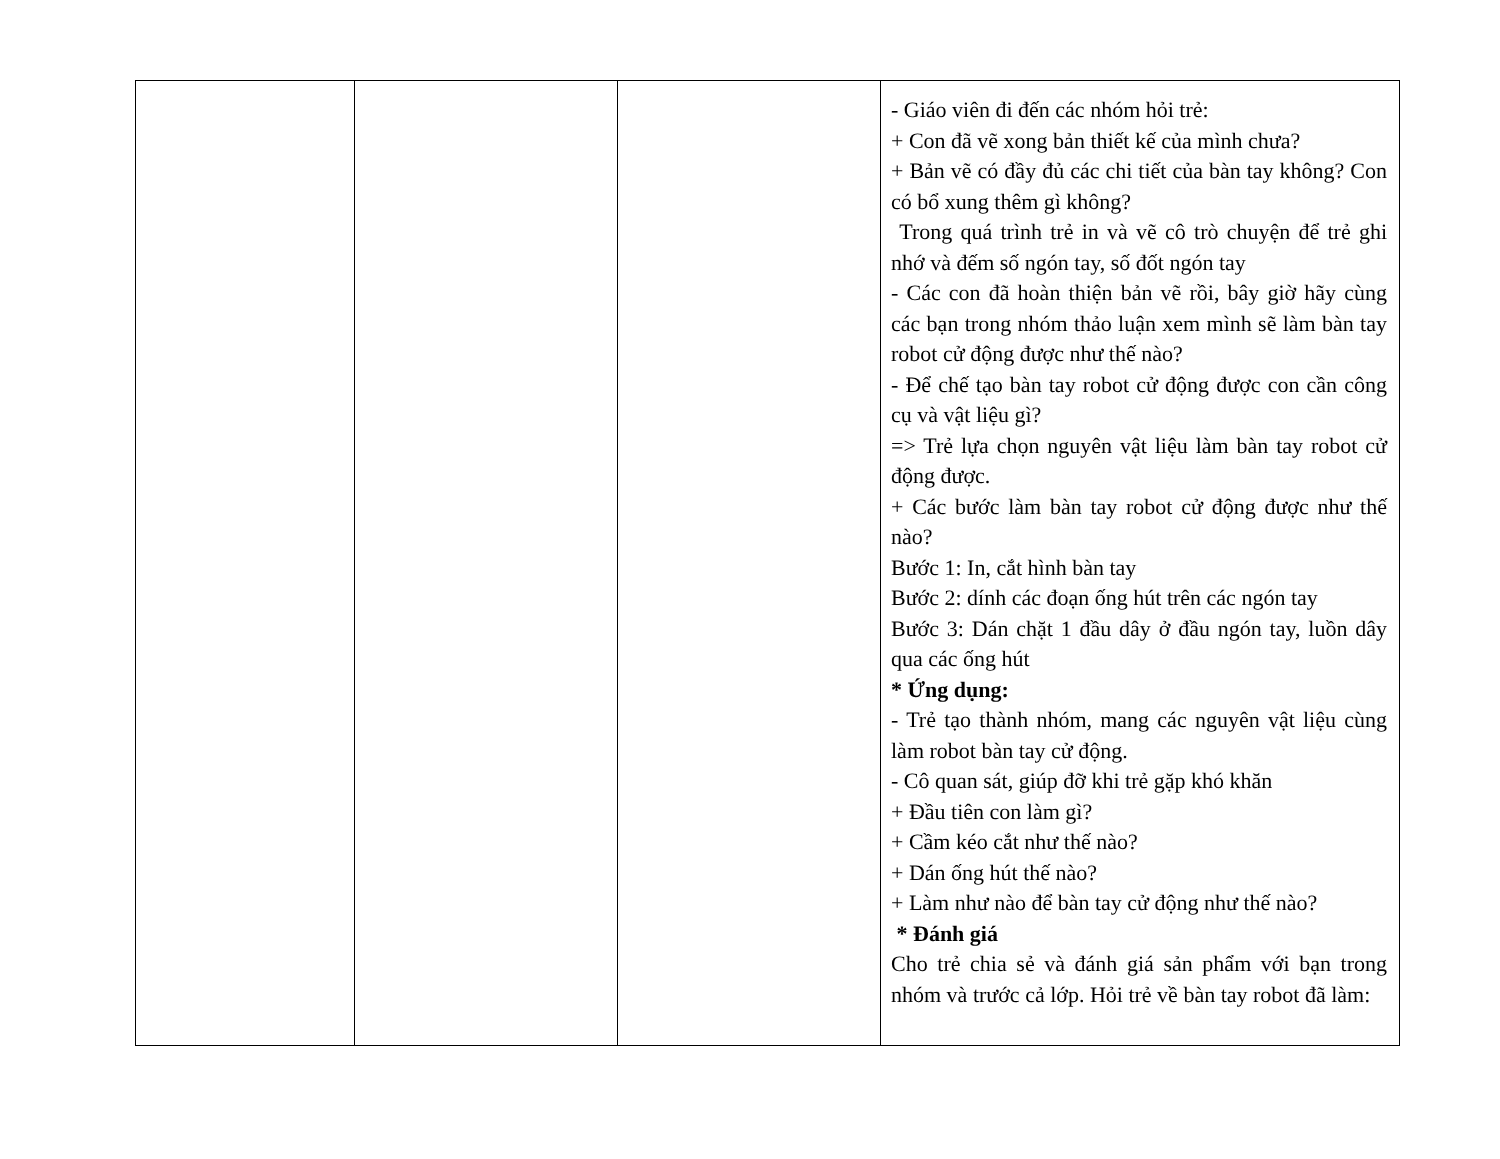| | | | - Giáo viên đi đến các nhóm hỏi trẻ: + Con đã vẽ xong bản thiết kế của mình chưa? + Bản vẽ có đầy đủ các chi tiết của bàn tay không? Con có bổ xung thêm gì không? Trong quá trình trẻ in và vẽ cô trò chuyện để trẻ ghi nhớ và đếm số ngón tay, số đốt ngón tay - Các con đã hoàn thiện bản vẽ rồi, bây giờ hãy cùng các bạn trong nhóm thảo luận xem mình sẽ làm bàn tay robot cử động được như thế nào? - Để chế tạo bàn tay robot cử động được con cần công cụ và vật liệu gì? => Trẻ lựa chọn nguyên vật liệu làm bàn tay robot cử động được. + Các bước làm bàn tay robot cử động được như thế nào? Bước 1: In, cắt hình bàn tay Bước 2: dính các đoạn ống hút trên các ngón tay Bước 3: Dán chặt 1 đầu dây ở đầu ngón tay, luồn dây qua các ống hút * Ứng dụng: - Trẻ tạo thành nhóm, mang các nguyên vật liệu cùng làm robot bàn tay cử động. - Cô quan sát, giúp đỡ khi trẻ gặp khó khăn + Đầu tiên con làm gì? + Cầm kéo cắt như thế nào? + Dán ống hút thế nào? + Làm như nào để bàn tay cử động như thế nào? * Đánh giá Cho trẻ chia sẻ và đánh giá sản phẩm với bạn trong nhóm và trước cả lớp. Hỏi trẻ về bàn tay robot đã làm: |